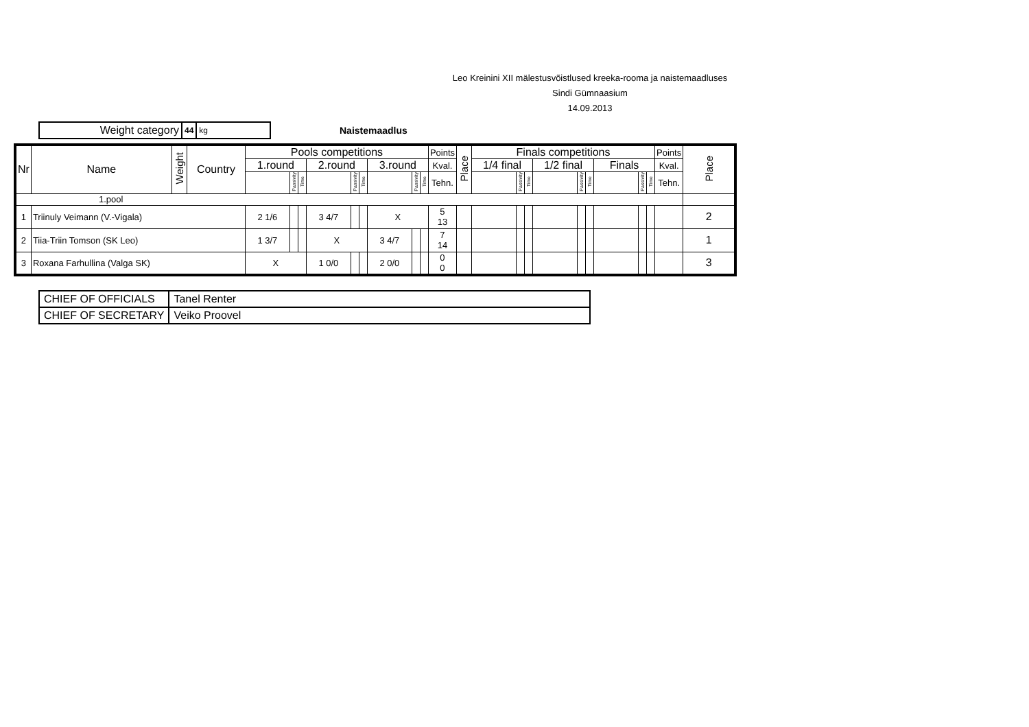Leo Kreinini XII mälestusvõistlused kreeka-rooma ja naistemaadluses
Sindi Gümnaasium
14.09.2013
Weight category
44 kg
Naistemaadlus
| Nr | Name | Weight | Country | Pools competitions | | | | | | | | | Points | Place | Finals competitions | | | | | | | | | Points | Place |
| --- | --- | --- | --- | --- | --- | --- | --- | --- | --- | --- | --- | --- | --- | --- | --- | --- | --- | --- | --- | --- | --- | --- | --- | --- | --- |
| | | | | 1.round | | | 2.round | | | 3.round | | | Kval. | | 1/4 final | | | 1/2 final | | | Finals | | | Kval. | |
| | | | | | Passivity | Time | | Passivity | Time | | Passivity | Time | Tehn. | | | Passivity | Time | | Passivity | Time | | Passivity | Time | Tehn. | |
| 1.pool | | | | | | | | | | | | | | | | | | | | | | | | | |
| 1 | Triinuly Veimann (V.-Vigala) | | | 2 1/6 | | | 3 4/7 | | | X | | | 5 13 | | | | | | | | | | | | 2 |
| 2 | Tiia-Triin Tomson (SK Leo) | | | 1 3/7 | | | X | | | 3 4/7 | | | 7 14 | | | | | | | | | | | | 1 |
| 3 | Roxana Farhullina (Valga SK) | | | X | | | 1 0/0 | | | 2 0/0 | | | 0 0 | | | | | | | | | | | | 3 |
| CHIEF OF OFFICIALS | Tanel Renter |
| CHIEF OF SECRETARY | Veiko Proovel |